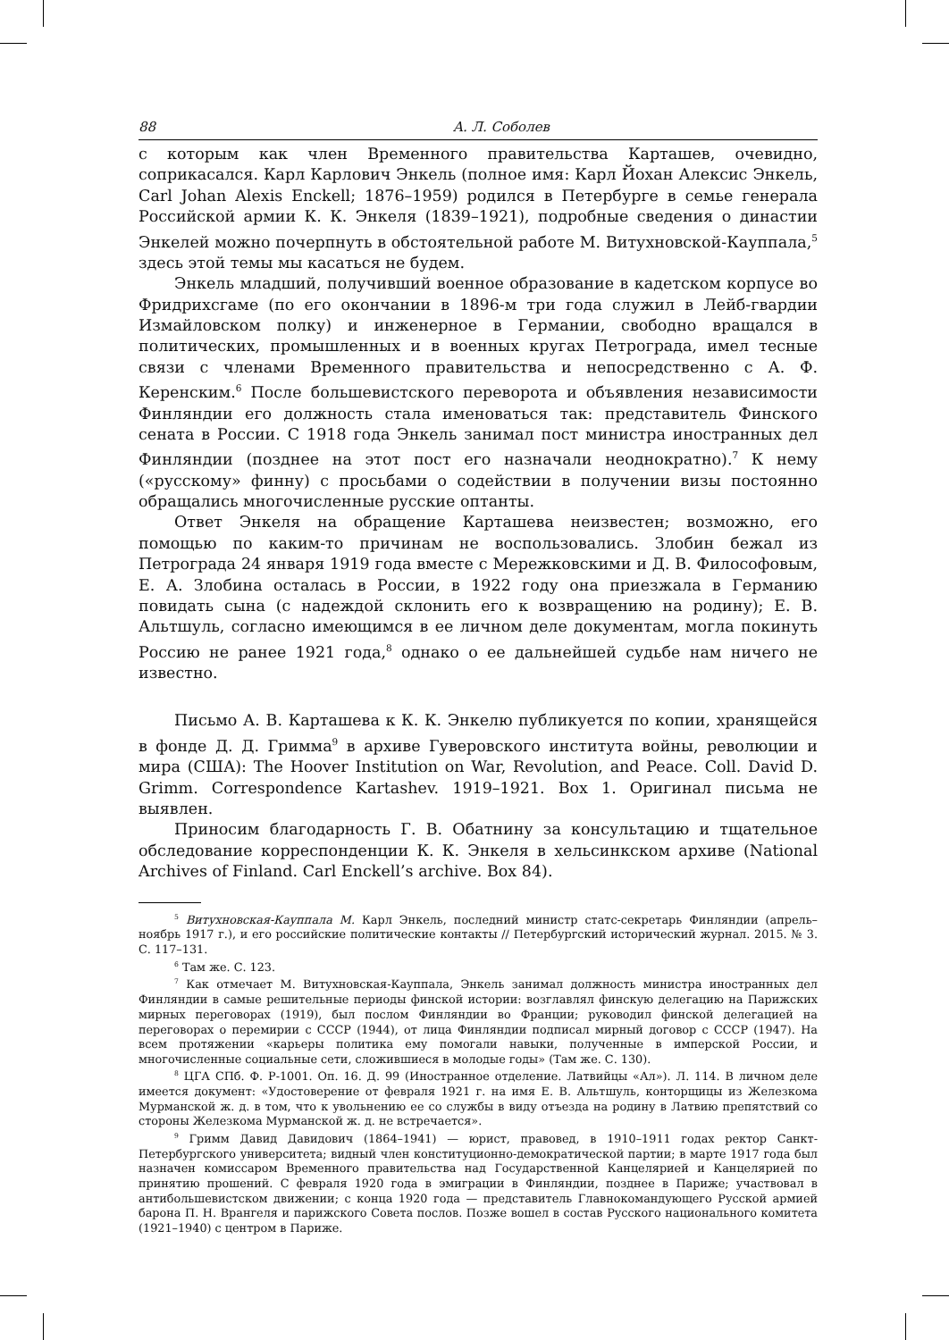88 А. Л. Соболев
с которым как член Временного правительства Карташев, очевидно, соприкасался. Карл Карлович Энкель (полное имя: Карл Йохан Алексис Энкель, Carl Johan Alexis Enckell; 1876–1959) родился в Петербурге в семье генерала Российской армии К. К. Энкеля (1839–1921), подробные сведения о династии Энкелей можно почерпнуть в обстоятельной работе М. Витухновской-Кауппала,<sup>5</sup> здесь этой темы мы касаться не будем.
Энкель младший, получивший военное образование в кадетском корпусе во Фридрихсгаме (по его окончании в 1896-м три года служил в Лейб-гвардии Измайловском полку) и инженерное в Германии, свободно вращался в политических, промышленных и в военных кругах Петрограда, имел тесные связи с членами Временного правительства и непосредственно с А. Ф. Керенским.<sup>6</sup> После большевистского переворота и объявления независимости Финляндии его должность стала именоваться так: представитель Финского сената в России. С 1918 года Энкель занимал пост министра иностранных дел Финляндии (позднее на этот пост его назначали неоднократно).<sup>7</sup> К нему («русскому» финну) с просьбами о содействии в получении визы постоянно обращались многочисленные русские оптанты.
Ответ Энкеля на обращение Карташева неизвестен; возможно, его помощью по каким-то причинам не воспользовались. Злобин бежал из Петрограда 24 января 1919 года вместе с Мережковскими и Д. В. Философовым, Е. А. Злобина осталась в России, в 1922 году она приезжала в Германию повидать сына (с надеждой склонить его к возвращению на родину); Е. В. Альтшуль, согласно имеющимся в ее личном деле документам, могла покинуть Россию не ранее 1921 года,<sup>8</sup> однако о ее дальнейшей судьбе нам ничего не известно.
Письмо А. В. Карташева к К. К. Энкелю публикуется по копии, хранящейся в фонде Д. Д. Гримма<sup>9</sup> в архиве Гуверовского института войны, революции и мира (США): The Hoover Institution on War, Revolution, and Peace. Coll. David D. Grimm. Correspondence Kartashev. 1919–1921. Box 1. Оригинал письма не выявлен.
Приносим благодарность Г. В. Обатнину за консультацию и тщательное обследование корреспонденции К. К. Энкеля в хельсинкском архиве (National Archives of Finland. Carl Enckell’s archive. Box 84).
<sup>5</sup> Витухновская-Кауппала М. Карл Энкель, последний министр статс-секретарь Финляндии (апрель–ноябрь 1917 г.), и его российские политические контакты // Петербургский исторический журнал. 2015. № 3. С. 117–131.
<sup>6</sup> Там же. С. 123.
<sup>7</sup> Как отмечает М. Витухновская-Кауппала, Энкель занимал должность министра иностранных дел Финляндии в самые решительные периоды финской истории: возглавлял финскую делегацию на Парижских мирных переговорах (1919), был послом Финляндии во Франции; руководил финской делегацией на переговорах о перемирии с СССР (1944), от лица Финляндии подписал мирный договор с СССР (1947). На всем протяжении «карьеры политика ему помогали навыки, полученные в имперской России, и многочисленные социальные сети, сложившиеся в молодые годы» (Там же. С. 130).
<sup>8</sup> ЦГА СПб. Ф. Р-1001. Оп. 16. Д. 99 (Иностранное отделение. Латвийцы «Ал»). Л. 114. В личном деле имеется документ: «Удостоверение от февраля 1921 г. на имя Е. В. Альтшуль, конторщицы из Железкома Мурманской ж. д. в том, что к увольнению ее со службы в виду отъезда на родину в Латвию препятствий со стороны Железкома Мурманской ж. д. не встречается».
<sup>9</sup> Гримм Давид Давидович (1864–1941) — юрист, правовед, в 1910–1911 годах ректор Санкт-Петербургского университета; видный член конституционно-демократической партии; в марте 1917 года был назначен комиссаром Временного правительства над Государственной Канцелярией и Канцелярией по принятию прошений. С февраля 1920 года в эмиграции в Финляндии, позднее в Париже; участвовал в антибольшевистском движении; с конца 1920 года — представитель Главнокомандующего Русской армией барона П. Н. Врангеля и парижского Совета послов. Позже вошел в состав Русского национального комитета (1921–1940) с центром в Париже.